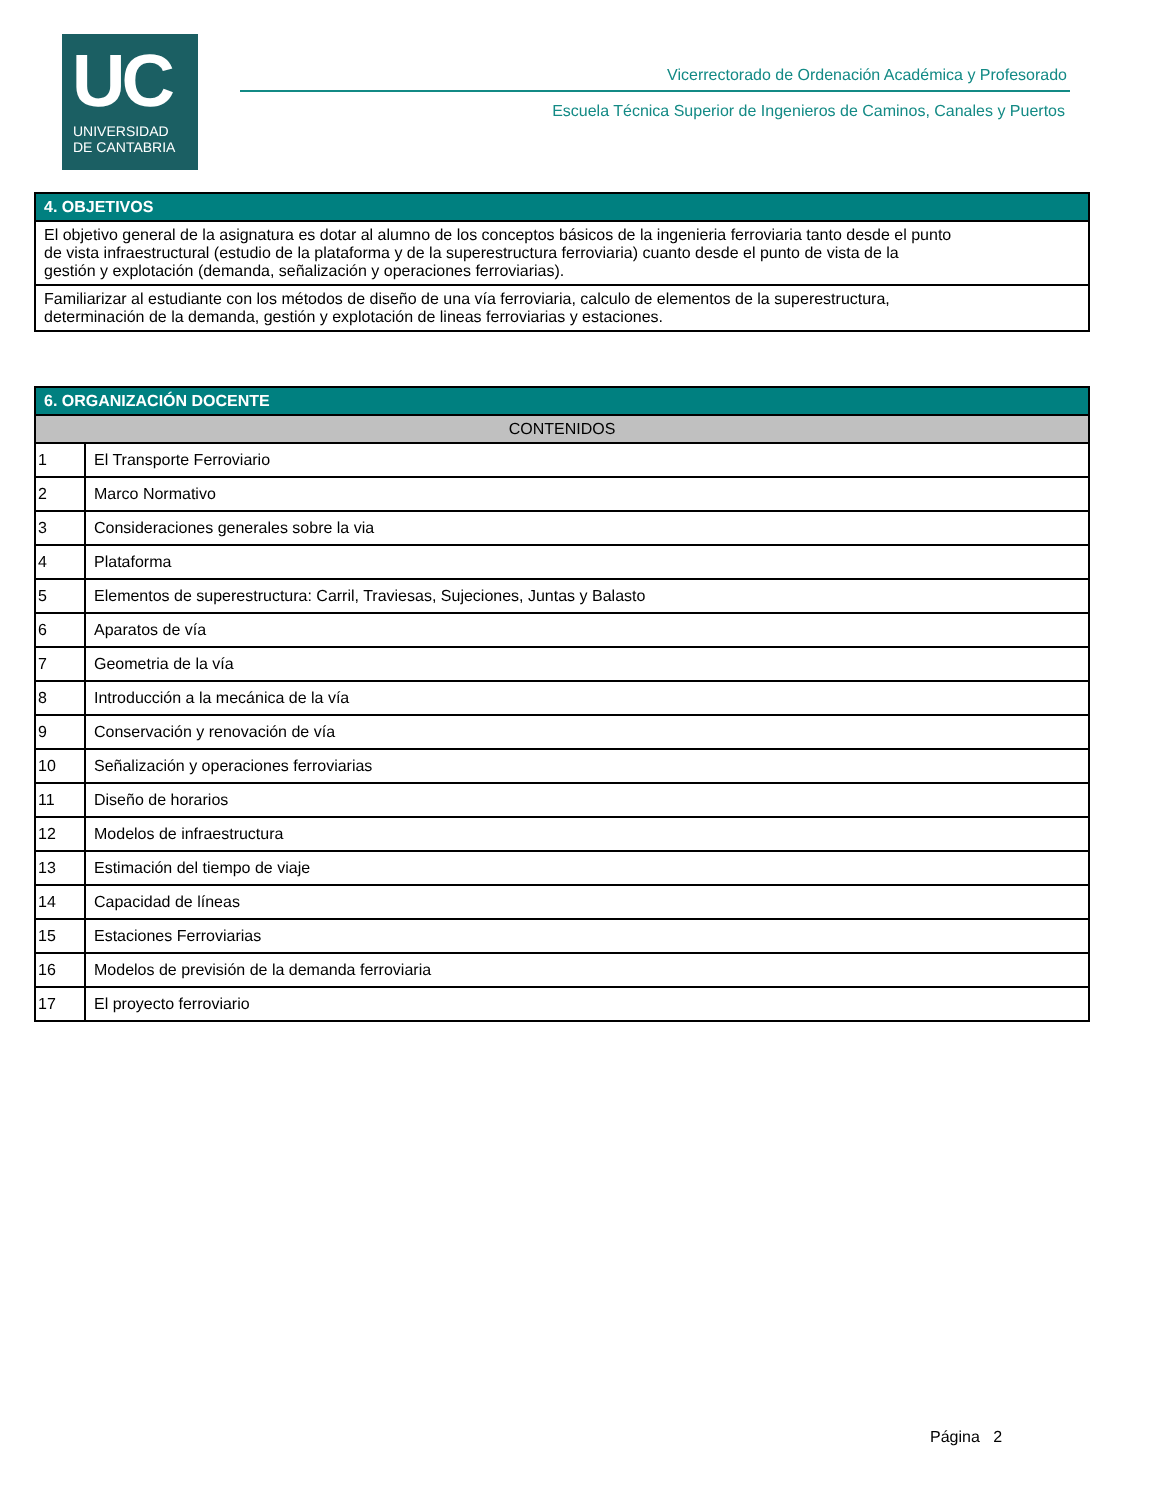UC
UNIVERSIDAD
DE CANTABRIA
Vicerrectorado de Ordenación Académica y Profesorado
Escuela Técnica Superior de Ingenieros de Caminos, Canales y Puertos
| 4. OBJETIVOS |
| El objetivo general de la asignatura es dotar al alumno de los conceptos básicos de la ingenieria ferroviaria tanto desde el punto de vista infraestructural (estudio de la plataforma y de la superestructura ferroviaria) cuanto desde el punto de vista de la gestión y explotación (demanda, señalización y operaciones ferroviarias). |
| Familiarizar al estudiante con los métodos de diseño de una vía ferroviaria, calculo de elementos de la superestructura, determinación de la demanda, gestión y explotación de lineas ferroviarias y estaciones. |
| 6. ORGANIZACIÓN DOCENTE | |
| CONTENIDOS | |
| 1 | El Transporte Ferroviario |
| 2 | Marco Normativo |
| 3 | Consideraciones generales sobre la via |
| 4 | Plataforma |
| 5 | Elementos de superestructura: Carril, Traviesas, Sujeciones, Juntas y Balasto |
| 6 | Aparatos de vía |
| 7 | Geometria de la vía |
| 8 | Introducción a la mecánica de la vía |
| 9 | Conservación y renovación de vía |
| 10 | Señalización y operaciones ferroviarias |
| 11 | Diseño de horarios |
| 12 | Modelos de infraestructura |
| 13 | Estimación del tiempo de viaje |
| 14 | Capacidad de líneas |
| 15 | Estaciones Ferroviarias |
| 16 | Modelos de previsión de la demanda ferroviaria |
| 17 | El proyecto ferroviario |
Página 2